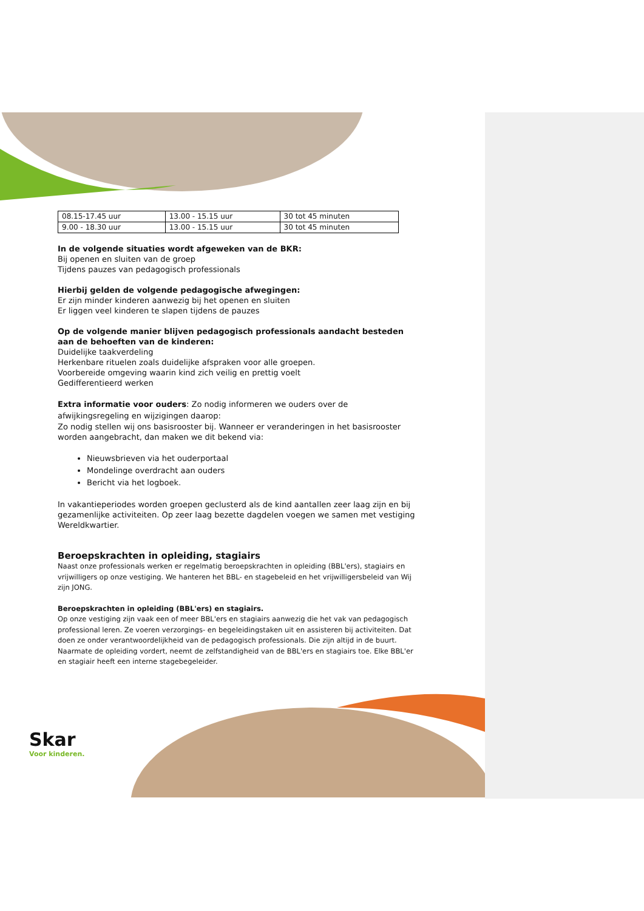| 08.15-17.45 uur | 13.00 - 15.15 uur | 30 tot 45 minuten |
| 9.00 - 18.30 uur | 13.00 - 15.15 uur | 30 tot 45 minuten |
In de volgende situaties wordt afgeweken van de BKR:
Bij openen en sluiten van de groep
Tijdens pauzes van pedagogisch professionals
Hierbij gelden de volgende pedagogische afwegingen:
Er zijn minder kinderen aanwezig bij het openen en sluiten
Er liggen veel kinderen te slapen tijdens de pauzes
Op de volgende manier blijven pedagogisch professionals aandacht besteden aan de behoeften van de kinderen:
Duidelijke taakverdeling
Herkenbare rituelen zoals duidelijke afspraken voor alle groepen.
Voorbereide omgeving waarin kind zich veilig en prettig voelt
Gedifferentieerd werken
Extra informatie voor ouders: Zo nodig informeren we ouders over de afwijkingsregeling en wijzigingen daarop:
Zo nodig stellen wij ons basisrooster bij. Wanneer er veranderingen in het basisrooster worden aangebracht, dan maken we dit bekend via:
Nieuwsbrieven via het ouderportaal
Mondelinge overdracht aan ouders
Bericht via het logboek.
In vakantieperiodes worden groepen geclusterd als de kind aantallen zeer laag zijn en bij gezamenlijke activiteiten. Op zeer laag bezette dagdelen voegen we samen met vestiging Wereldkwartier.
Beroepskrachten in opleiding, stagiairs
Naast onze professionals werken er regelmatig beroepskrachten in opleiding (BBL'ers), stagiairs en vrijwilligers op onze vestiging. We hanteren het BBL- en stagebeleid en het vrijwilligersbeleid van Wij zijn JONG.
Beroepskrachten in opleiding (BBL'ers) en stagiairs.
Op onze vestiging zijn vaak een of meer BBL'ers en stagiairs aanwezig die het vak van pedagogisch professional leren. Ze voeren verzorgings- en begeleidingstaken uit en assisteren bij activiteiten. Dat doen ze onder verantwoordelijkheid van de pedagogisch professionals. Die zijn altijd in de buurt. Naarmate de opleiding vordert, neemt de zelfstandigheid van de BBL'ers en stagiairs toe. Elke BBL'er en stagiair heeft een interne stagebegeleider.
Skar
Voor kinderen.